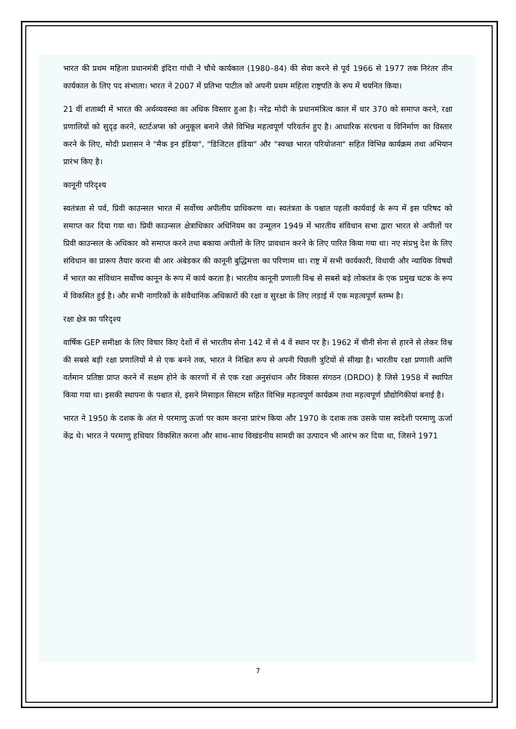भारत की प्रथम महिला प्रधानमंत्री इंदिरा गांधी ने चौथे कार्यकाल (1980–84) की सेवा करने से पूर्व 1966 से 1977 तक निरंतर तीन कार्यकाल के लिए पद संभाला। भारत ने 2007 में प्रतिभा पाटील को अपनी प्रथम महिला राष्ट्रपति के रूप में चयनित किया।
21 वीं शताब्दी में भारत की अर्थव्यवस्था का अधिक विस्तार हुआ है। नरेंद्र मोदी के प्रधानमंत्रित्व काल में धार 370 को समाप्त करने, रक्षा प्रणालियों को सुदृढ़ करने, स्टार्टअप्स को अनुकूल बनाने जैसे विभिन्न महत्वपूर्ण परिवर्तन हुए है। आधारिक संरचना व विनिर्माण का विस्तार करने के लिए, मोदी प्रशासन ने "मैक इन इंडिया", "डिजिटल इंडिया" और "स्वच्छ भारत परियोजना" सहित विभिन्न कार्यक्रम तथा अभियान प्रारंभ किए है।
कानूनी परिदृश्य
स्वतंत्रता से पर्व, प्रिवी काउन्सल भारत में सर्वोच्च अपीलीय प्राधिकरण था। स्वतंत्रता के पश्चात पहली कार्यवाई के रूप में इस परिषद को समाप्त कर दिया गया था। प्रिवी काउन्सल क्षेत्राधिकार अधिनियम का उन्मूलन 1949 में भारतीय संविधान सभा द्वारा भारत से अपीलों पर प्रिवी काउन्सल के अधिकार को समाप्त करने तथा बकाया अपीलों के लिए प्रावधान करने के लिए पारित किया गया था। नए संप्रभु देश के लिए संविधान का प्रारूप तैयार करना बी आर अंबेडकर की कानूनी बुद्धिमत्ता का परिणाम था। राष्ट्र में सभी कार्यकारी, विधायी और न्यायिक विषयों में भारत का संविधान सर्वोच्च कानून के रूप में कार्य करता है। भारतीय कानूनी प्रणाली विश्व से सबसे बड़े लोकतंत्र के एक प्रमुख घटक के रूप में विकसित हुई है। और सभी नागरिकों के संवैधानिक अधिकारों की रक्षा व सुरक्षा के लिए लड़ाई में एक महत्वपूर्ण स्तम्भ है।
रक्षा क्षेत्र का परिदृश्य
वार्षिक GEP समीक्षा के लिए विचार किए देशों में से भारतीय सेना 142 में से 4 वें स्थान पर है। 1962 में चीनी सेना से हारने से लेकर विश्व की सबसे बड़ी रक्षा प्रणालियों मे से एक बनने तक, भारत ने निश्चित रूप से अपनी पिछली त्रुटियों से सीखा है। भारतीय रक्षा प्रणाली आणि वर्तमान प्रतिष्ठा प्राप्त करने में सक्षम होने के कारणों में से एक रक्षा अनुसंधान और विकास संगठन (DRDO) है जिसे 1958 में स्थापित किया गया था। इसकी स्थापना के पश्चात से, इसने मिसाइल सिस्टम सहित विभिन्न महत्वपूर्ण कार्यक्रम तथा महत्वपूर्ण प्रौद्योगिकीयां बनाई है।
भारत ने 1950 के दशक के अंत मे परमाणु ऊर्जा पर काम करना प्रारंभ किया और 1970 के दशक तक उसके पास स्वदेशी परमाणु ऊर्जा केंद्र थे। भारत ने परमाणु हथियार विकसित करना और साथ–साथ विखंडनीय सामग्री का उत्पादन भी आरंभ कर दिया था, जिसने 1971
7